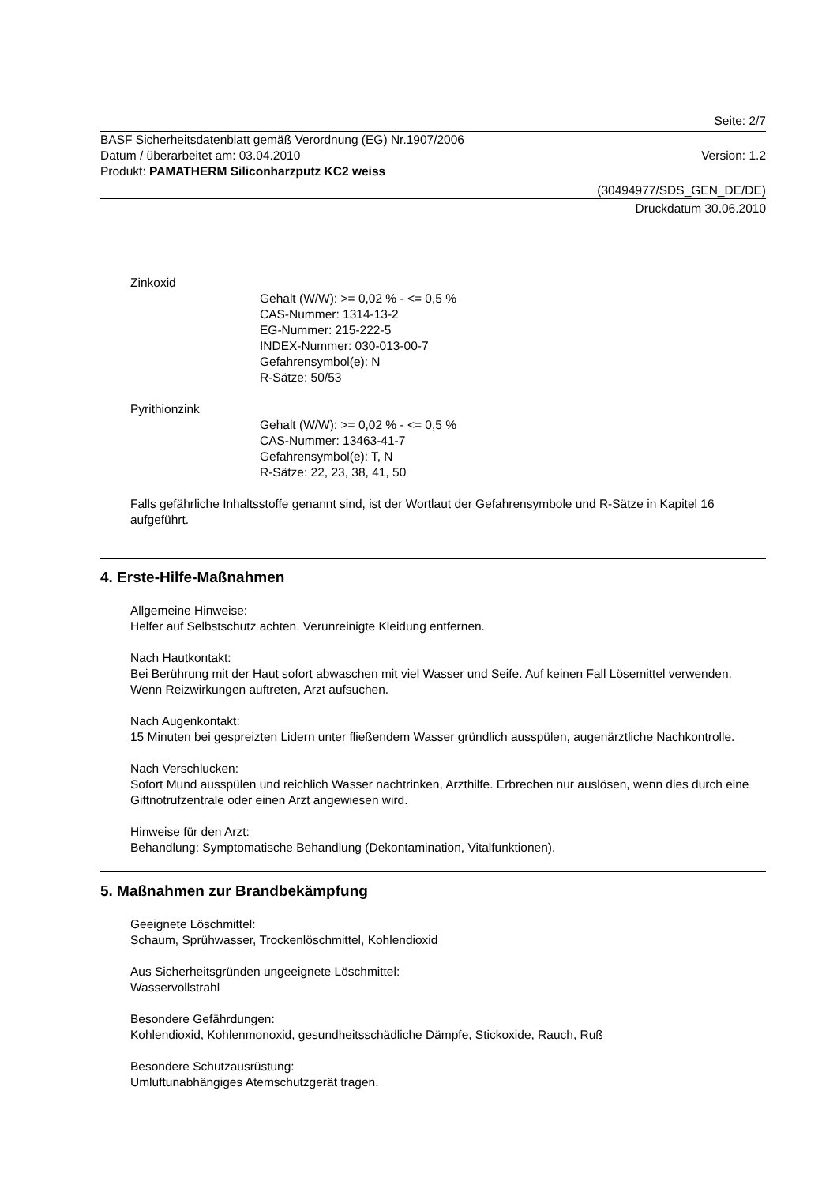Seite: 2/7
BASF Sicherheitsdatenblatt gemäß Verordnung (EG) Nr.1907/2006
Datum / überarbeitet am: 03.04.2010 Version: 1.2
Produkt: PAMATHERM Siliconharzputz KC2 weiss
(30494977/SDS_GEN_DE/DE)
Druckdatum 30.06.2010
Zinkoxid
Gehalt (W/W): >= 0,02 % - <= 0,5 %
CAS-Nummer: 1314-13-2
EG-Nummer: 215-222-5
INDEX-Nummer: 030-013-00-7
Gefahrensymbol(e): N
R-Sätze: 50/53
Pyrithionzink
Gehalt (W/W): >= 0,02 % - <= 0,5 %
CAS-Nummer: 13463-41-7
Gefahrensymbol(e): T, N
R-Sätze: 22, 23, 38, 41, 50
Falls gefährliche Inhaltsstoffe genannt sind, ist der Wortlaut der Gefahrensymbole und R-Sätze in Kapitel 16 aufgeführt.
4. Erste-Hilfe-Maßnahmen
Allgemeine Hinweise:
Helfer auf Selbstschutz achten. Verunreinigte Kleidung entfernen.
Nach Hautkontakt:
Bei Berührung mit der Haut sofort abwaschen mit viel Wasser und Seife. Auf keinen Fall Lösemittel verwenden. Wenn Reizwirkungen auftreten, Arzt aufsuchen.
Nach Augenkontakt:
15 Minuten bei gespreizten Lidern unter fließendem Wasser gründlich ausspülen, augenärztliche Nachkontrolle.
Nach Verschlucken:
Sofort Mund ausspülen und reichlich Wasser nachtrinken, Arzthilfe. Erbrechen nur auslösen, wenn dies durch eine Giftnotrufzentrale oder einen Arzt angewiesen wird.
Hinweise für den Arzt:
Behandlung: Symptomatische Behandlung (Dekontamination, Vitalfunktionen).
5. Maßnahmen zur Brandbekämpfung
Geeignete Löschmittel:
Schaum, Sprühwasser, Trockenlöschmittel, Kohlendioxid
Aus Sicherheitsgründen ungeeignete Löschmittel:
Wasservollstrahl
Besondere Gefährdungen:
Kohlendioxid, Kohlenmonoxid, gesundheitsschädliche Dämpfe, Stickoxide, Rauch, Ruß
Besondere Schutzausrüstung:
Umluftunabhängiges Atemschutzgerät tragen.